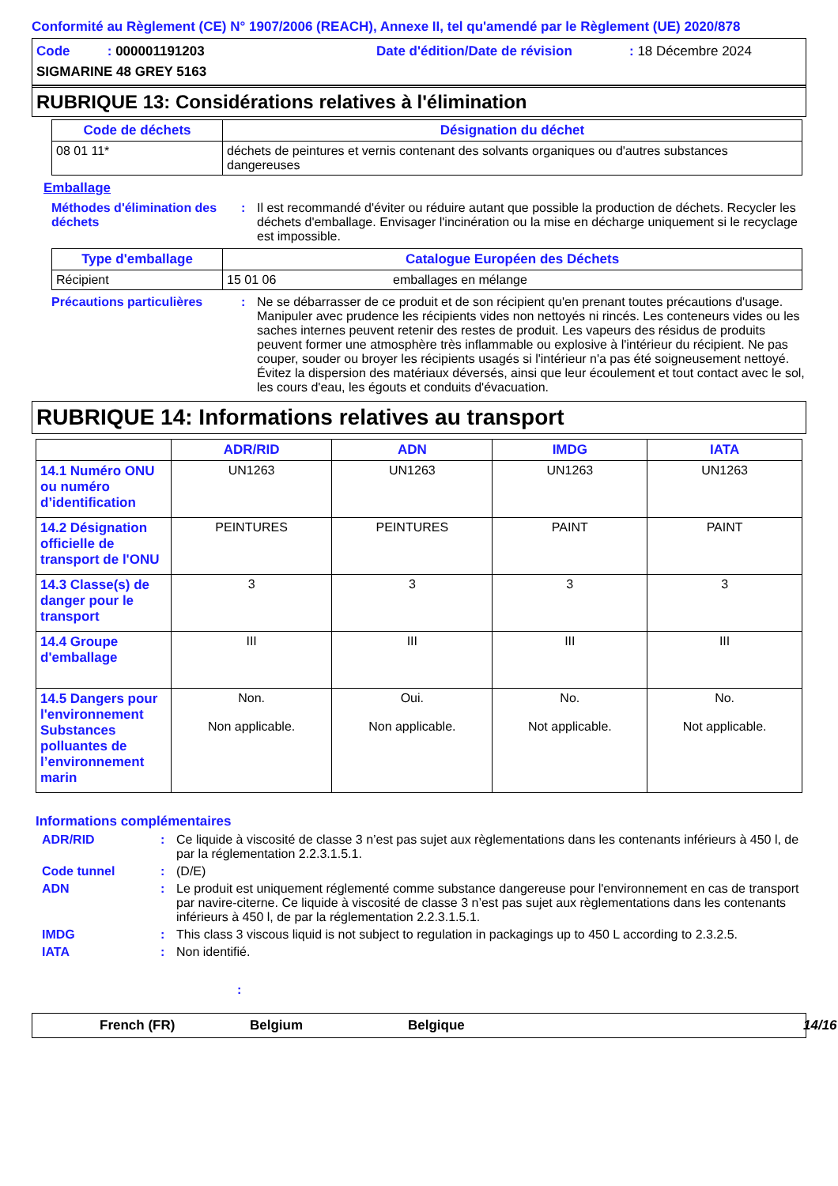Conformité au Règlement (CE) N° 1907/2006 (REACH), Annexe II, tel qu'amendé par le Règlement (UE) 2020/878
Code : 000001191203
Date d'édition/Date de révision
: 18 Décembre 2024
SIGMARINE 48 GREY 5163
RUBRIQUE 13: Considérations relatives à l'élimination
| Code de déchets | Désignation du déchet |
| --- | --- |
| 08 01 11* | déchets de peintures et vernis contenant des solvants organiques ou d'autres substances dangereuses |
Emballage
Méthodes d'élimination des déchets
:
Il est recommandé d'éviter ou réduire autant que possible la production de déchets. Recycler les déchets d'emballage. Envisager l'incinération ou la mise en décharge uniquement si le recyclage est impossible.
| Type d'emballage | Catalogue Européen des Déchets | |
| --- | --- | --- |
| Récipient | 15 01 06 | emballages en mélange |
Précautions particulières
:
Ne se débarrasser de ce produit et de son récipient qu'en prenant toutes précautions d'usage. Manipuler avec prudence les récipients vides non nettoyés ni rincés. Les conteneurs vides ou les saches internes peuvent retenir des restes de produit. Les vapeurs des résidus de produits peuvent former une atmosphère très inflammable ou explosive à l'intérieur du récipient. Ne pas couper, souder ou broyer les récipients usagés si l'intérieur n'a pas été soigneusement nettoyé. Évitez la dispersion des matériaux déversés, ainsi que leur écoulement et tout contact avec le sol, les cours d'eau, les égouts et conduits d'évacuation.
RUBRIQUE 14: Informations relatives au transport
| | ADR/RID | ADN | IMDG | IATA |
| --- | --- | --- | --- | --- |
| 14.1 Numéro ONU ou numéro d’identification | UN1263 | UN1263 | UN1263 | UN1263 |
| 14.2 Désignation officielle de transport de l'ONU | PEINTURES | PEINTURES | PAINT | PAINT |
| 14.3 Classe(s) de danger pour le transport | 3 | 3 | 3 | 3 |
| 14.4 Groupe d'emballage | III | III | III | III |
| 14.5 Dangers pour l'environnement Substances polluantes de l’environnement marin | Non. Non applicable. | Oui. Non applicable. | No. Not applicable. | No. Not applicable. |
Informations complémentaires
ADR/RID
:
Ce liquide à viscosité de classe 3 n’est pas sujet aux règlementations dans les contenants inférieurs à 450 l, de par la réglementation 2.2.3.1.5.1.
Code tunnel
:
(D/E)
ADN
:
Le produit est uniquement réglementé comme substance dangereuse pour l'environnement en cas de transport par navire-citerne. Ce liquide à viscosité de classe 3 n’est pas sujet aux règlementations dans les contenants inférieurs à 450 l, de par la réglementation 2.2.3.1.5.1.
IMDG
:
This class 3 viscous liquid is not subject to regulation in packagings up to 450 L according to 2.3.2.5.
IATA
:
Non identifié.
:
French (FR)
Belgium
Belgique
14/16